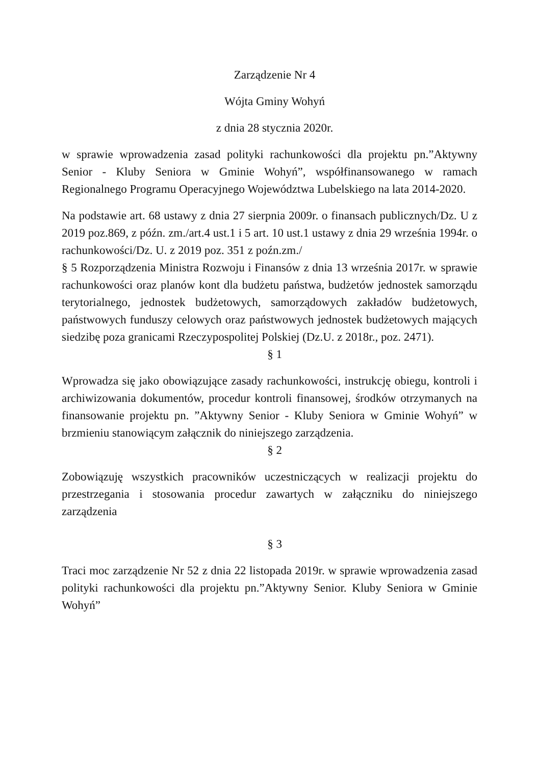Zarządzenie Nr 4
Wójta Gminy Wohyń
z dnia 28 stycznia 2020r.
w sprawie wprowadzenia zasad polityki rachunkowości dla projektu pn.”Aktywny Senior - Kluby Seniora w Gminie Wohyń”, współfinansowanego w ramach Regionalnego Programu Operacyjnego Województwa Lubelskiego na lata 2014-2020.
Na podstawie art. 68 ustawy z dnia 27 sierpnia 2009r. o finansach publicznych/Dz. U z 2019 poz.869, z późn. zm./art.4 ust.1 i 5 art. 10 ust.1 ustawy z dnia 29 września 1994r. o rachunkowości/Dz. U. z 2019 poz. 351 z poźn.zm./
§ 5 Rozporządzenia Ministra Rozwoju i Finansów z dnia 13 września 2017r. w sprawie rachunkowości oraz planów kont dla budżetu państwa, budżetów jednostek samorządu terytorialnego, jednostek budżetowych, samorządowych zakładów budżetowych, państwowych funduszy celowych oraz państwowych jednostek budżetowych mających siedzibę poza granicami Rzeczypospolitej Polskiej (Dz.U. z 2018r., poz. 2471).
§ 1
Wprowadza się jako obowiązujące zasady rachunkowości, instrukcję obiegu, kontroli i archiwizowania dokumentów, procedur kontroli finansowej, środków otrzymanych na finansowanie projektu pn. ”Aktywny Senior - Kluby Seniora w Gminie Wohyń” w brzmieniu stanowiącym załącznik do niniejszego zarządzenia.
§ 2
Zobowiązuję wszystkich pracowników uczestniczących w realizacji projektu do przestrzegania i stosowania procedur zawartych w załączniku do niniejszego zarządzenia
§ 3
Traci moc zarządzenie Nr 52 z dnia 22 listopada 2019r. w sprawie wprowadzenia zasad polityki rachunkowości dla projektu pn.”Aktywny Senior. Kluby Seniora w Gminie Wohyń”